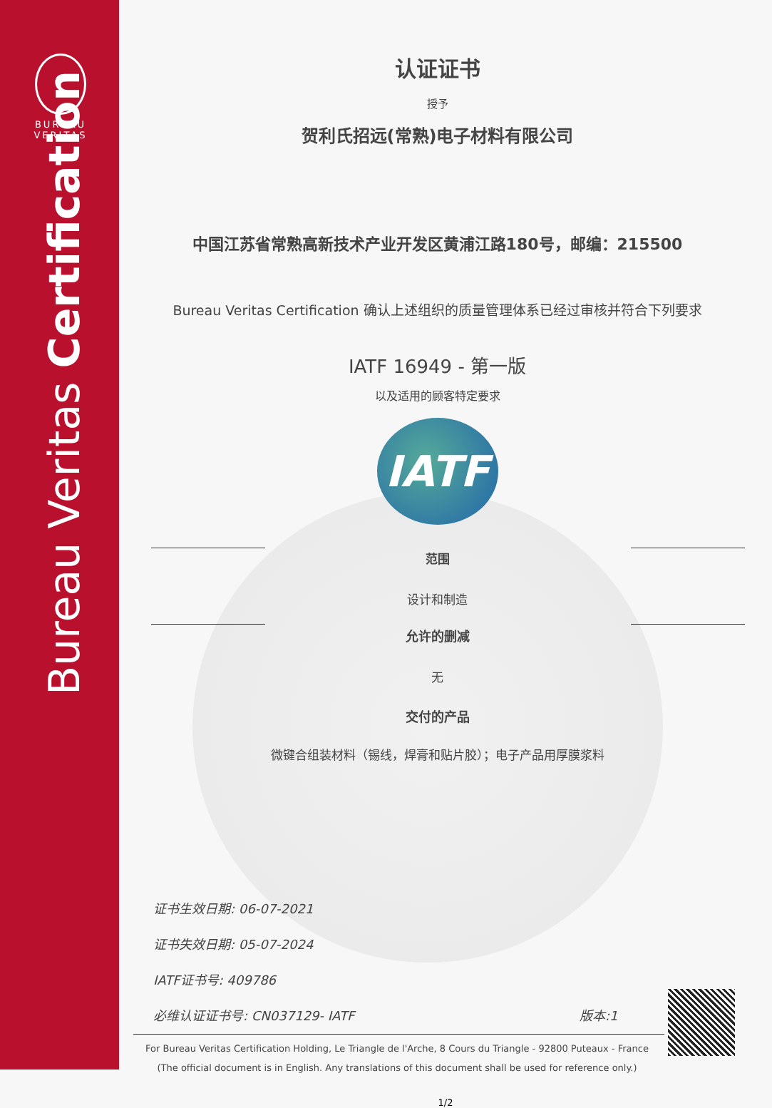BUREAU
VERITAS
Bureau Veritas Certification
认证证书
授予
贺利氏招远(常熟)电子材料有限公司
中国江苏省常熟高新技术产业开发区黄浦江路180号，邮编：215500
Bureau Veritas Certification 确认上述组织的质量管理体系已经过审核并符合下列要求
IATF 16949 - 第一版
以及适用的顾客特定要求
IATF
范围
设计和制造
允许的删减
无
交付的产品
微键合组装材料（锡线，焊膏和贴片胶）；电子产品用厚膜浆料
证书生效日期: 06-07-2021
证书失效日期: 05-07-2024
IATF证书号: 409786
必维认证证书号: CN037129- IATF 版本:1
For Bureau Veritas Certification Holding, Le Triangle de l'Arche, 8 Cours du Triangle - 92800 Puteaux - France
(The official document is in English. Any translations of this document shall be used for reference only.)
1/2